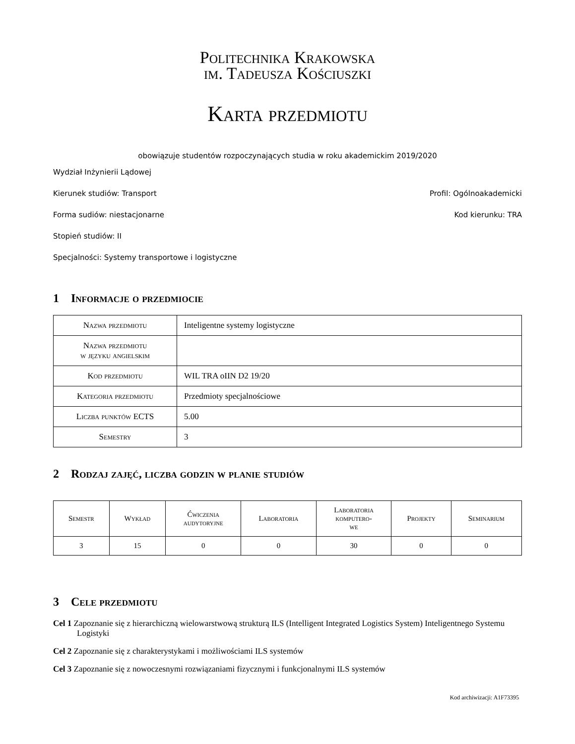Politechnika Krakowska
im. Tadeusza Kościuszki
Karta przedmiotu
obowiązuje studentów rozpoczynających studia w roku akademickim 2019/2020
Wydział Inżynierii Lądowej
Kierunek studiów: Transport Profil: Ogólnoakademicki
Forma sudiów: niestacjonarne Kod kierunku: TRA
Stopień studiów: II
Specjalności: Systemy transportowe i logistyczne
1 Informacje o przedmiocie
| Nazwa przedmiotu | Inteligentne systemy logistyczne |
| Nazwa przedmiotu w języku angielskim | |
| Kod przedmiotu | WIL TRA oIIN D2 19/20 |
| Kategoria przedmiotu | Przedmioty specjalnościowe |
| Liczba punktów ECTS | 5.00 |
| Semestry | 3 |
2 Rodzaj zajęć, liczba godzin w planie studiów
| Semestr | Wykład | Ćwiczenia audytoryjne | Laboratoria | Laboratoria komputero- we | Projekty | Seminarium |
| --- | --- | --- | --- | --- | --- | --- |
| 3 | 15 | 0 | 0 | 30 | 0 | 0 |
3 Cele przedmiotu
Cel 1 Zapoznanie się z hierarchiczną wielowarstwową strukturą ILS (Intelligent Integrated Logistics System) Inteligentnego Systemu Logistyki
Cel 2 Zapoznanie się z charakterystykami i możliwościami ILS systemów
Cel 3 Zapoznanie się z nowoczesnymi rozwiązaniami fizycznymi i funkcjonalnymi ILS systemów
Kod archiwizacji: A1F73395